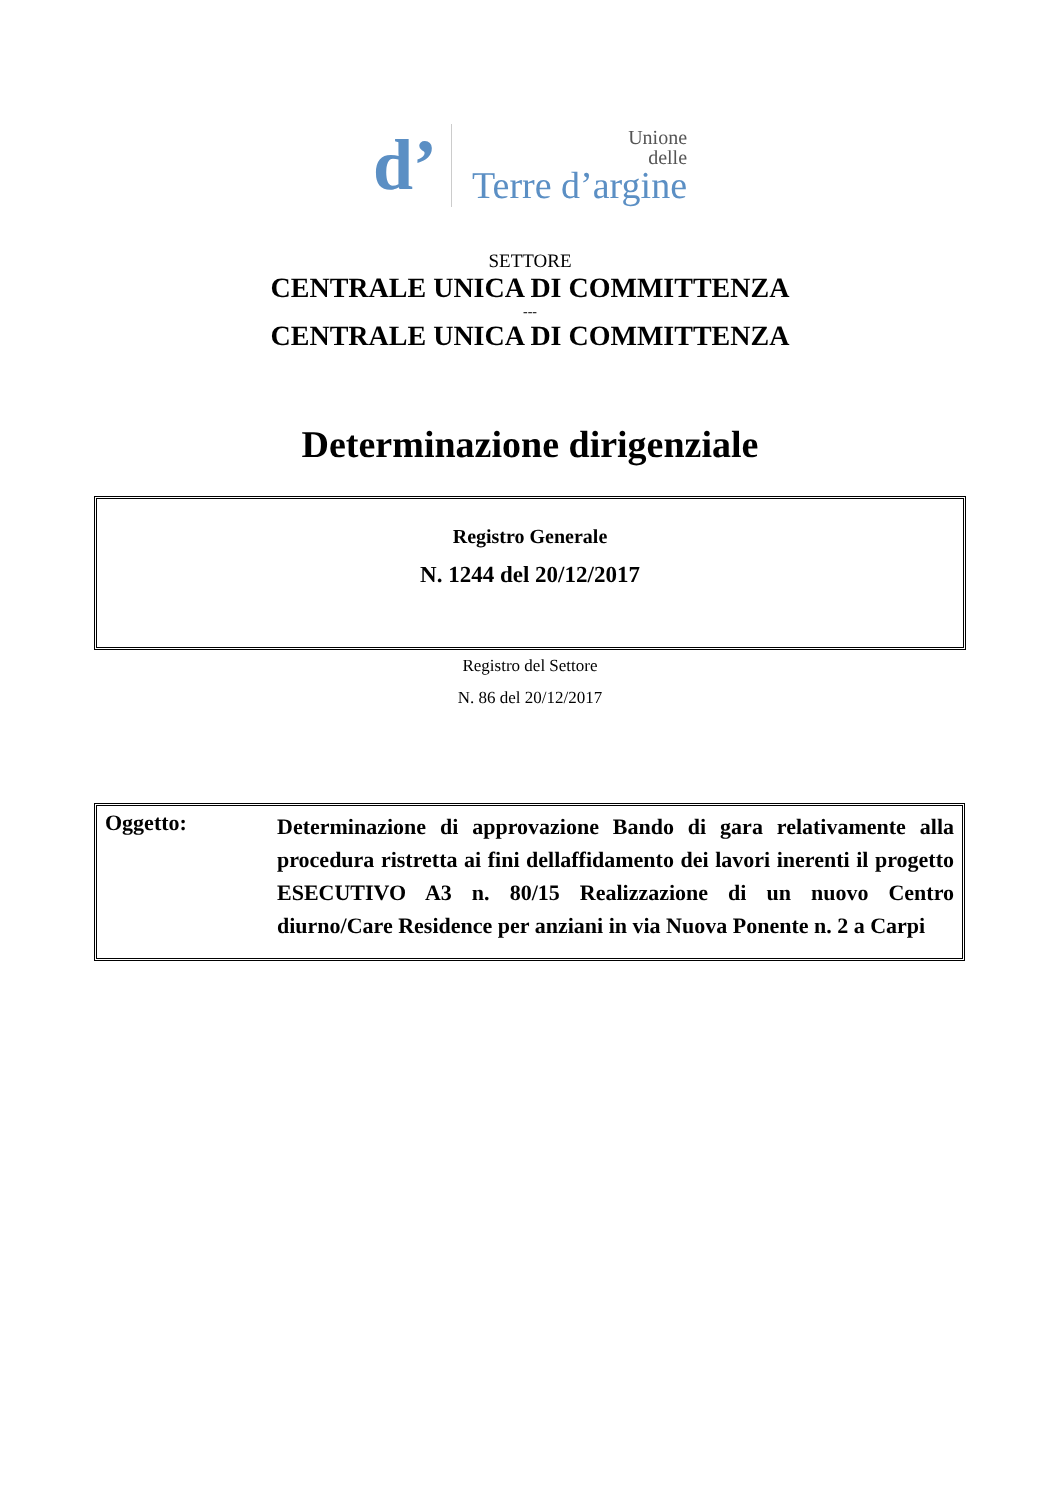d’
Unione
delle
Terre d’argine
SETTORE
CENTRALE UNICA DI COMMITTENZA
---
CENTRALE UNICA DI COMMITTENZA
Determinazione dirigenziale
Registro Generale
N. 1244 del 20/12/2017
Registro del Settore
N. 86 del 20/12/2017
Oggetto:
Determinazione di approvazione Bando di gara relativamente alla procedura ristretta ai fini dellaffidamento dei lavori inerenti il progetto ESECUTIVO A3 n. 80/15 Realizzazione di un nuovo Centro diurno/Care Residence per anziani in via Nuova Ponente n. 2 a Carpi